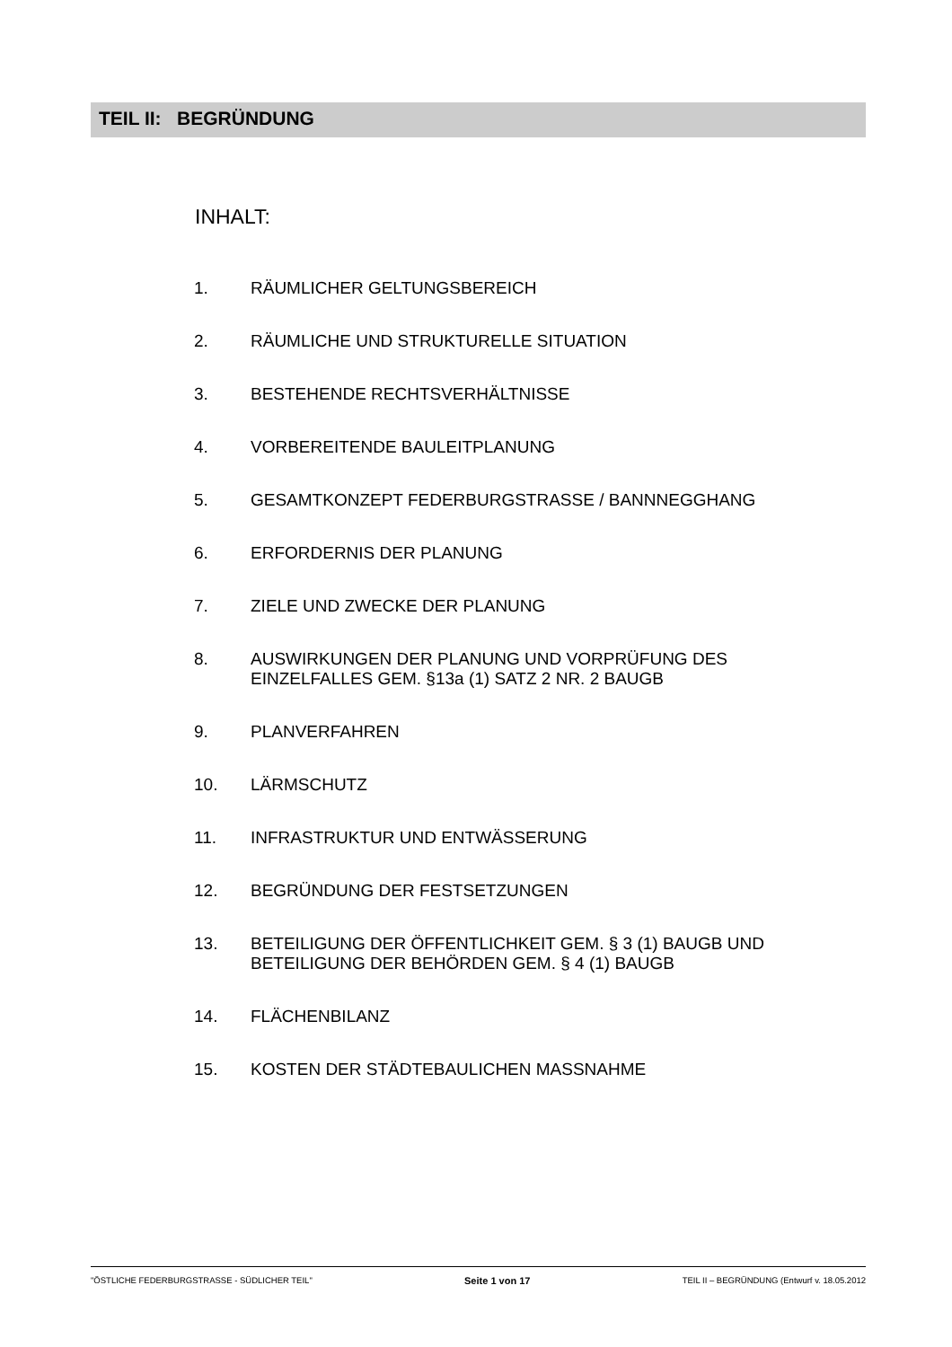TEIL II: BEGRÜNDUNG
INHALT:
1. RÄUMLICHER GELTUNGSBEREICH
2. RÄUMLICHE UND STRUKTURELLE SITUATION
3. BESTEHENDE RECHTSVERHÄLTNISSE
4. VORBEREITENDE BAULEITPLANUNG
5. GESAMTKONZEPT FEDERBURGSTRASSE / BANNNEGGHANG
6. ERFORDERNIS DER PLANUNG
7. ZIELE UND ZWECKE DER PLANUNG
8. AUSWIRKUNGEN DER PLANUNG UND VORPRÜFUNG DES
EINZELFALLES GEM. §13a (1) SATZ 2 NR. 2 BAUGB
9. PLANVERFAHREN
10. LÄRMSCHUTZ
11. INFRASTRUKTUR UND ENTWÄSSERUNG
12. BEGRÜNDUNG DER FESTSETZUNGEN
13. BETEILIGUNG DER ÖFFENTLICHKEIT GEM. § 3 (1) BAUGB UND
BETEILIGUNG DER BEHÖRDEN GEM. § 4 (1) BAUGB
14. FLÄCHENBILANZ
15. KOSTEN DER STÄDTEBAULICHEN MASSNAHME
"ÖSTLICHE FEDERBURGSTRASSE - SÜDLICHER TEIL" Seite 1 von 17 TEIL II – BEGRÜNDUNG (Entwurf v. 18.05.2012